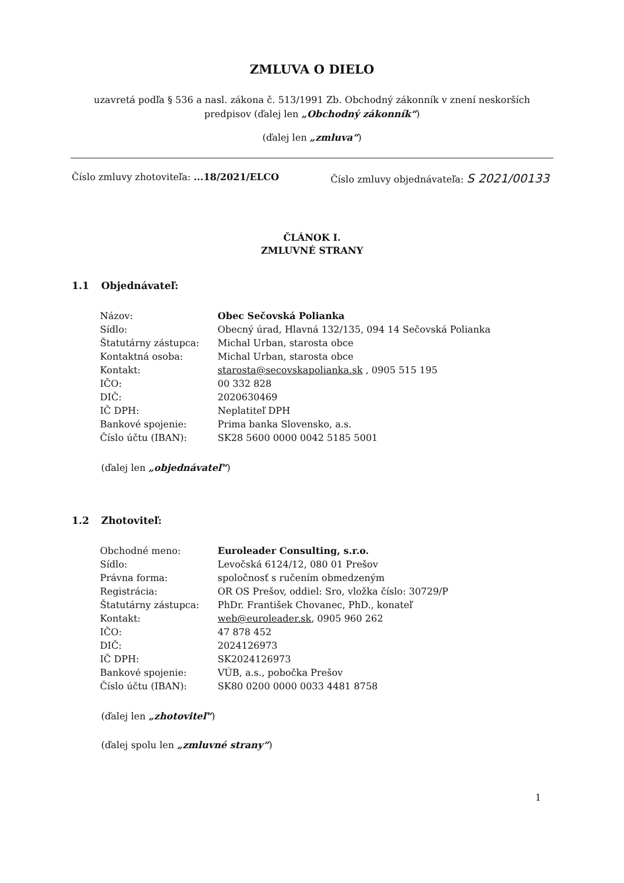ZMLUVA O DIELO
uzavretá podľa § 536 a nasl. zákona č. 513/1991 Zb. Obchodný zákonník v znení neskorších predpisov (ďalej len „Obchodný zákonník“)
(ďalej len „zmluva“)
Číslo zmluvy zhotoviteľa: ...18/2021/ELCO Číslo zmluvy objednávateľa: S 2021/00133
ČLÁNOK I.
ZMLUVNÉ STRANY
1.1 Objednávateľ:
| Názov: | Obec Sečovská Polianka |
| Sídlo: | Obecný úrad, Hlavná 132/135, 094 14 Sečovská Polianka |
| Štatutárny zástupca: | Michal Urban, starosta obce |
| Kontaktná osoba: | Michal Urban, starosta obce |
| Kontakt: | starosta@secovskapolianka.sk , 0905 515 195 |
| IČO: | 00 332 828 |
| DIČ: | 2020630469 |
| IČ DPH: | Neplatiteľ DPH |
| Bankové spojenie: | Prima banka Slovensko, a.s. |
| Číslo účtu (IBAN): | SK28 5600 0000 0042 5185 5001 |
(ďalej len „objednávateľ“)
1.2 Zhotoviteľ:
| Obchodné meno: | Euroleader Consulting, s.r.o. |
| Sídlo: | Levočská 6124/12, 080 01 Prešov |
| Právna forma: | spoločnosť s ručením obmedzeným |
| Registrácia: | OR OS Prešov, oddiel: Sro, vložka číslo: 30729/P |
| Štatutárny zástupca: | PhDr. František Chovanec, PhD., konateľ |
| Kontakt: | web@euroleader.sk , 0905 960 262 |
| IČO: | 47 878 452 |
| DIČ: | 2024126973 |
| IČ DPH: | SK2024126973 |
| Bankové spojenie: | VÚB, a.s., pobočka Prešov |
| Číslo účtu (IBAN): | SK80 0200 0000 0033 4481 8758 |
(ďalej len „zhotoviteľ“)
(ďalej spolu len „zmluvné strany“)
1